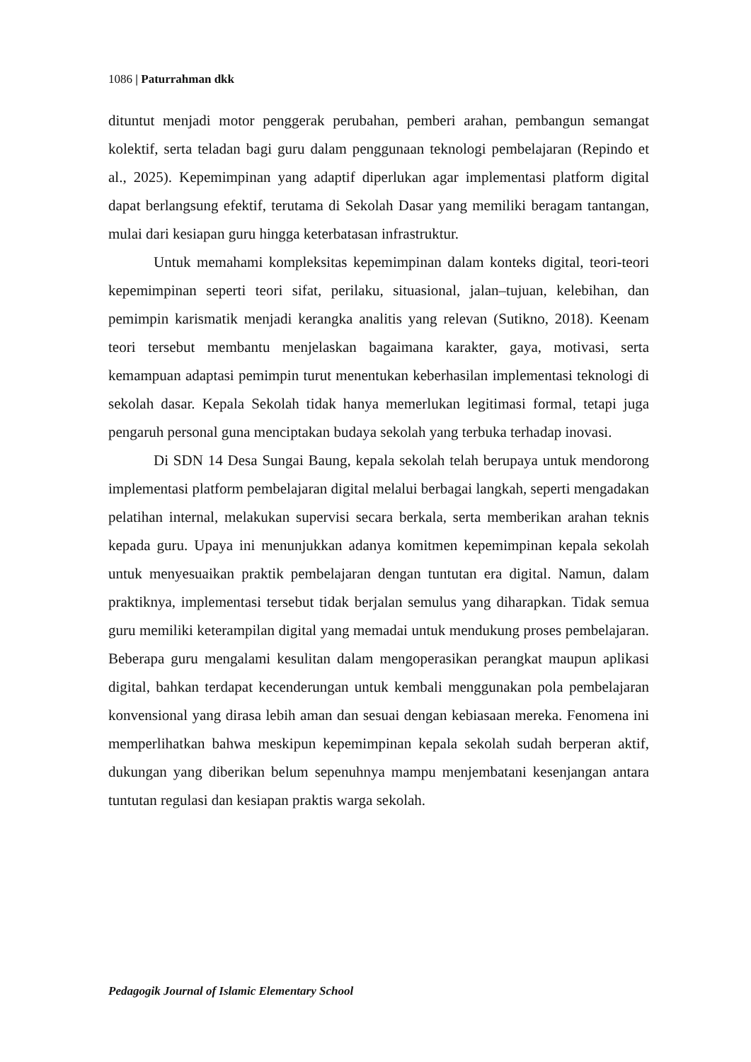1086 | Paturrahman dkk
dituntut menjadi motor penggerak perubahan, pemberi arahan, pembangun semangat kolektif, serta teladan bagi guru dalam penggunaan teknologi pembelajaran (Repindo et al., 2025). Kepemimpinan yang adaptif diperlukan agar implementasi platform digital dapat berlangsung efektif, terutama di Sekolah Dasar yang memiliki beragam tantangan, mulai dari kesiapan guru hingga keterbatasan infrastruktur.
Untuk memahami kompleksitas kepemimpinan dalam konteks digital, teori-teori kepemimpinan seperti teori sifat, perilaku, situasional, jalan–tujuan, kelebihan, dan pemimpin karismatik menjadi kerangka analitis yang relevan (Sutikno, 2018). Keenam teori tersebut membantu menjelaskan bagaimana karakter, gaya, motivasi, serta kemampuan adaptasi pemimpin turut menentukan keberhasilan implementasi teknologi di sekolah dasar. Kepala Sekolah tidak hanya memerlukan legitimasi formal, tetapi juga pengaruh personal guna menciptakan budaya sekolah yang terbuka terhadap inovasi.
Di SDN 14 Desa Sungai Baung, kepala sekolah telah berupaya untuk mendorong implementasi platform pembelajaran digital melalui berbagai langkah, seperti mengadakan pelatihan internal, melakukan supervisi secara berkala, serta memberikan arahan teknis kepada guru. Upaya ini menunjukkan adanya komitmen kepemimpinan kepala sekolah untuk menyesuaikan praktik pembelajaran dengan tuntutan era digital. Namun, dalam praktiknya, implementasi tersebut tidak berjalan semulus yang diharapkan. Tidak semua guru memiliki keterampilan digital yang memadai untuk mendukung proses pembelajaran. Beberapa guru mengalami kesulitan dalam mengoperasikan perangkat maupun aplikasi digital, bahkan terdapat kecenderungan untuk kembali menggunakan pola pembelajaran konvensional yang dirasa lebih aman dan sesuai dengan kebiasaan mereka. Fenomena ini memperlihatkan bahwa meskipun kepemimpinan kepala sekolah sudah berperan aktif, dukungan yang diberikan belum sepenuhnya mampu menjembatani kesenjangan antara tuntutan regulasi dan kesiapan praktis warga sekolah.
Pedagogik Journal of Islamic Elementary School